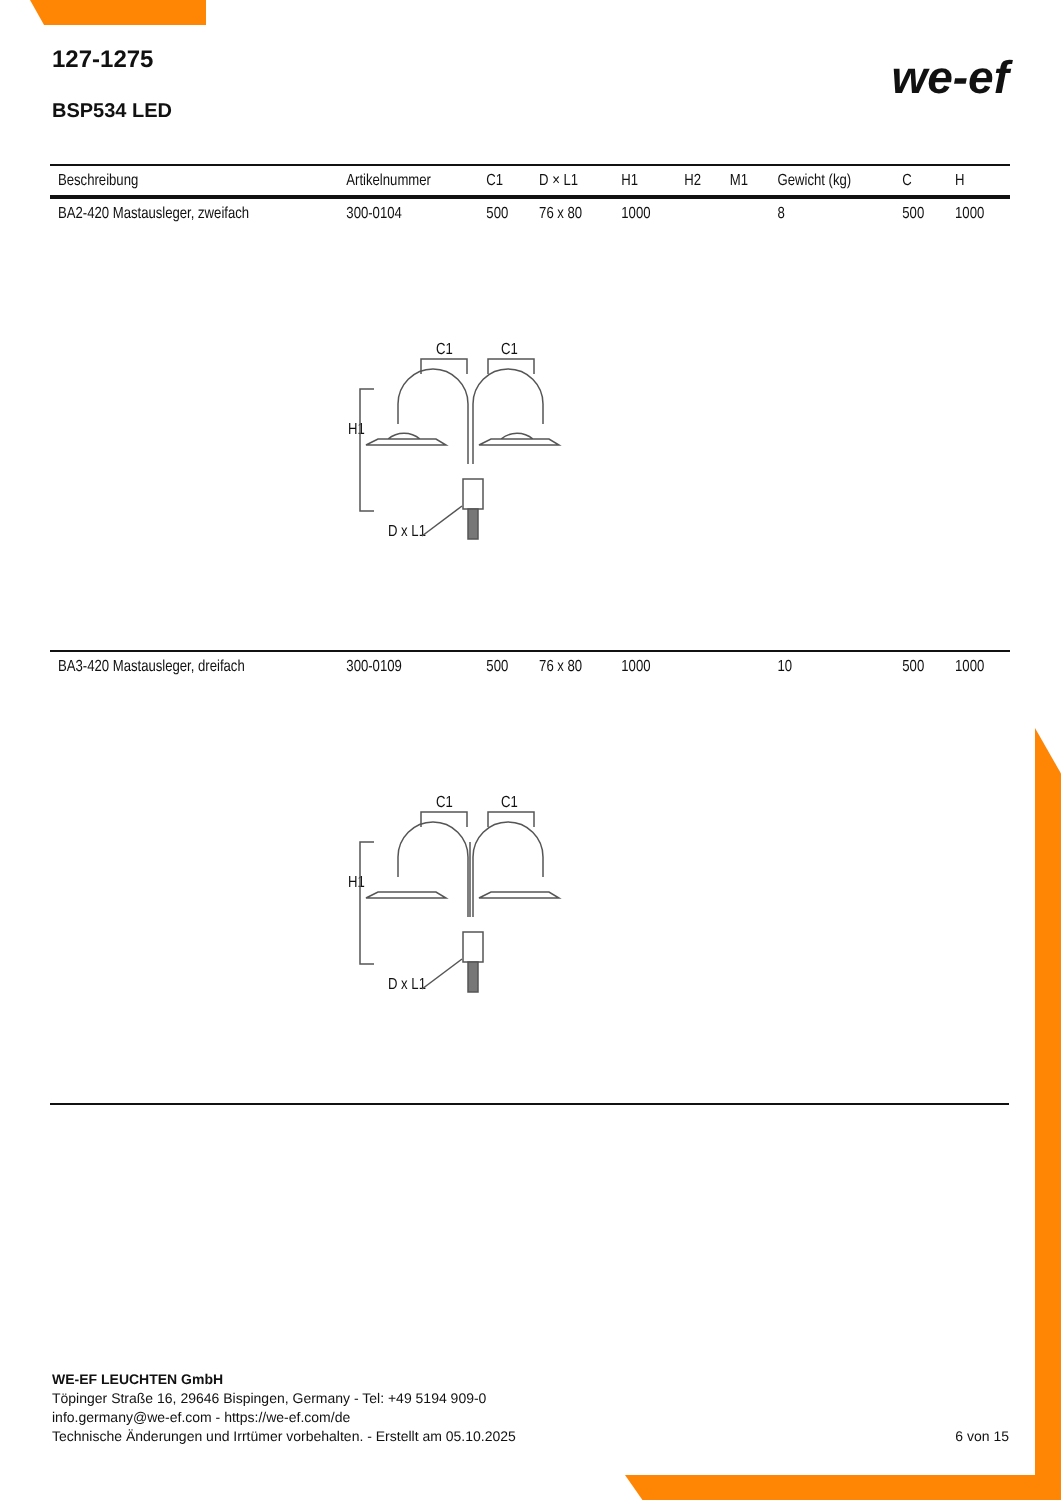127-1275
BSP534 LED
we-ef
| Beschreibung | Artikelnummer | C1 | D × L1 | H1 | H2 | M1 | Gewicht (kg) | C | H |
| --- | --- | --- | --- | --- | --- | --- | --- | --- | --- |
| BA2-420 Mastausleger, zweifach | 300-0104 | 500 | 76 x 80 | 1000 | | | 8 | 500 | 1000 |
| C1 C1 H1 D x L1 | | | | | | | | | |
| BA3-420 Mastausleger, dreifach | 300-0109 | 500 | 76 x 80 | 1000 | | | 10 | 500 | 1000 |
| C1 C1 H1 D x L1 | | | | | | | | | |
WE-EF LEUCHTEN GmbH
Töpinger Straße 16, 29646 Bispingen, Germany - Tel: +49 5194 909-0
info.germany@we-ef.com - https://we-ef.com/de
Technische Änderungen und Irrtümer vorbehalten. - Erstellt am 05.10.2025 6 von 15